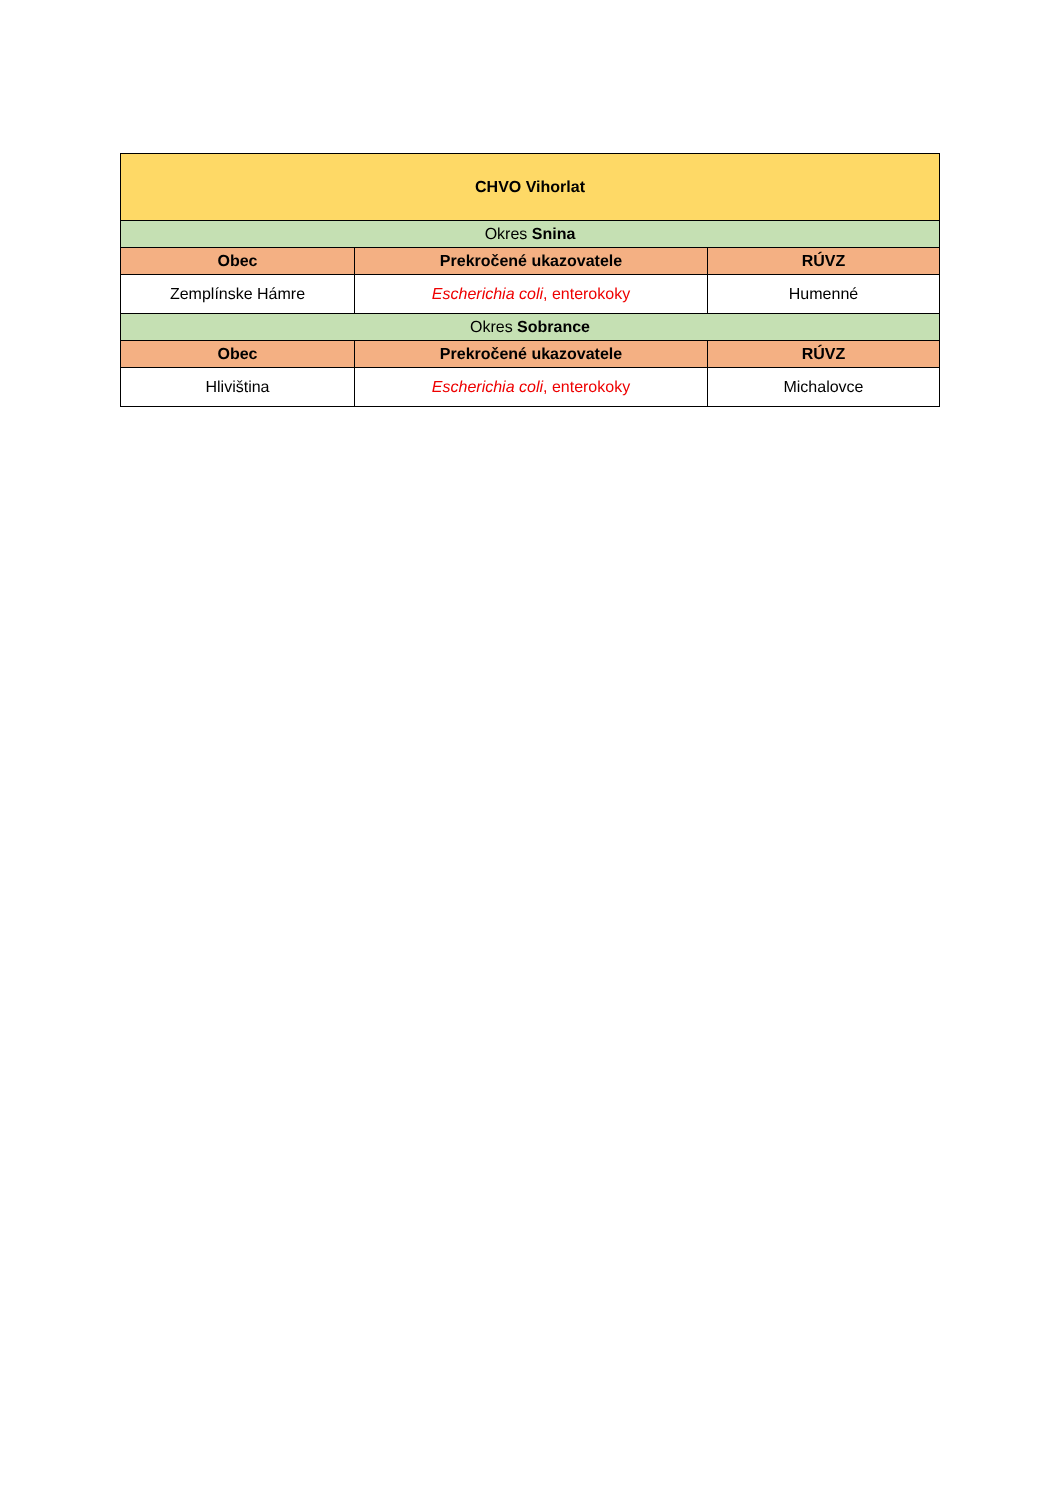| CHVO Vihorlat | | |
| Okres Snina | | |
| Obec | Prekročené ukazovatele | RÚVZ |
| Zemplínske Hámre | Escherichia coli , enterokoky | Humenné |
| Okres Sobrance | | |
| Obec | Prekročené ukazovatele | RÚVZ |
| Hliviština | Escherichia coli , enterokoky | Michalovce |